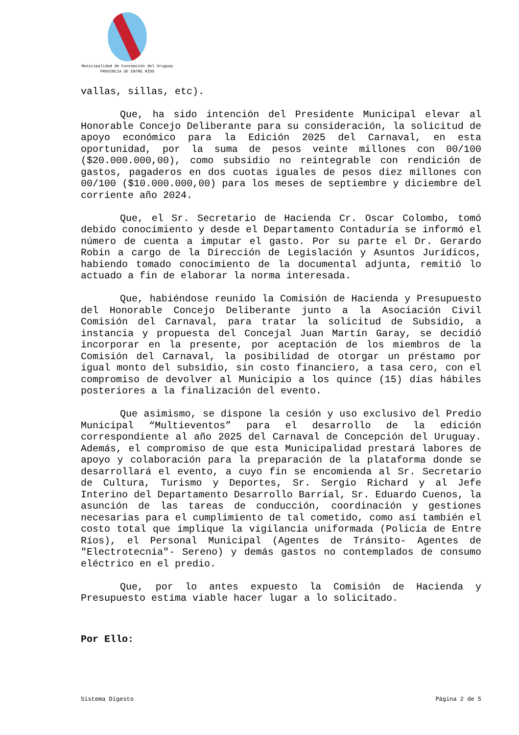Municipalidad de Concepción del Uruguay
PROVINCIA DE ENTRE RÍOS
vallas, sillas, etc).
Que, ha sido intención del Presidente Municipal elevar al Honorable Concejo Deliberante para su consideración, la solicitud de apoyo económico para la Edición 2025 del Carnaval, en esta oportunidad, por la suma de pesos veinte millones con 00/100 ($20.000.000,00), como subsidio no reintegrable con rendición de gastos, pagaderos en dos cuotas iguales de pesos diez millones con 00/100 ($10.000.000,00) para los meses de septiembre y diciembre del corriente año 2024.
Que, el Sr. Secretario de Hacienda Cr. Oscar Colombo, tomó debido conocimiento y desde el Departamento Contaduría se informó el número de cuenta a imputar el gasto. Por su parte el Dr. Gerardo Robin a cargo de la Dirección de Legislación y Asuntos Jurídicos, habiendo tomado conocimiento de la documental adjunta, remitió lo actuado a fin de elaborar la norma interesada.
Que, habiéndose reunido la Comisión de Hacienda y Presupuesto del Honorable Concejo Deliberante junto a la Asociación Civil Comisión del Carnaval, para tratar la solicitud de Subsidio, a instancia y propuesta del Concejal Juan Martín Garay, se decidió incorporar en la presente, por aceptación de los miembros de la Comisión del Carnaval, la posibilidad de otorgar un préstamo por igual monto del subsidio, sin costo financiero, a tasa cero, con el compromiso de devolver al Municipio a los quince (15) días hábiles posteriores a la finalización del evento.
Que asimismo, se dispone la cesión y uso exclusivo del Predio Municipal “Multieventos” para el desarrollo de la edición correspondiente al año 2025 del Carnaval de Concepción del Uruguay. Además, el compromiso de que esta Municipalidad prestará labores de apoyo y colaboración para la preparación de la plataforma donde se desarrollará el evento, a cuyo fin se encomienda al Sr. Secretario de Cultura, Turismo y Deportes, Sr. Sergio Richard y al Jefe Interino del Departamento Desarrollo Barrial, Sr. Eduardo Cuenos, la asunción de las tareas de conducción, coordinación y gestiones necesarias para el cumplimiento de tal cometido, como así también el costo total que implique la vigilancia uniformada (Policía de Entre Ríos), el Personal Municipal (Agentes de Tránsito- Agentes de "Electrotecnia"- Sereno) y demás gastos no contemplados de consumo eléctrico en el predio.
Que, por lo antes expuesto la Comisión de Hacienda y Presupuesto estima viable hacer lugar a lo solicitado.
Por Ello:
Sistema Digesto Página 2 de 5